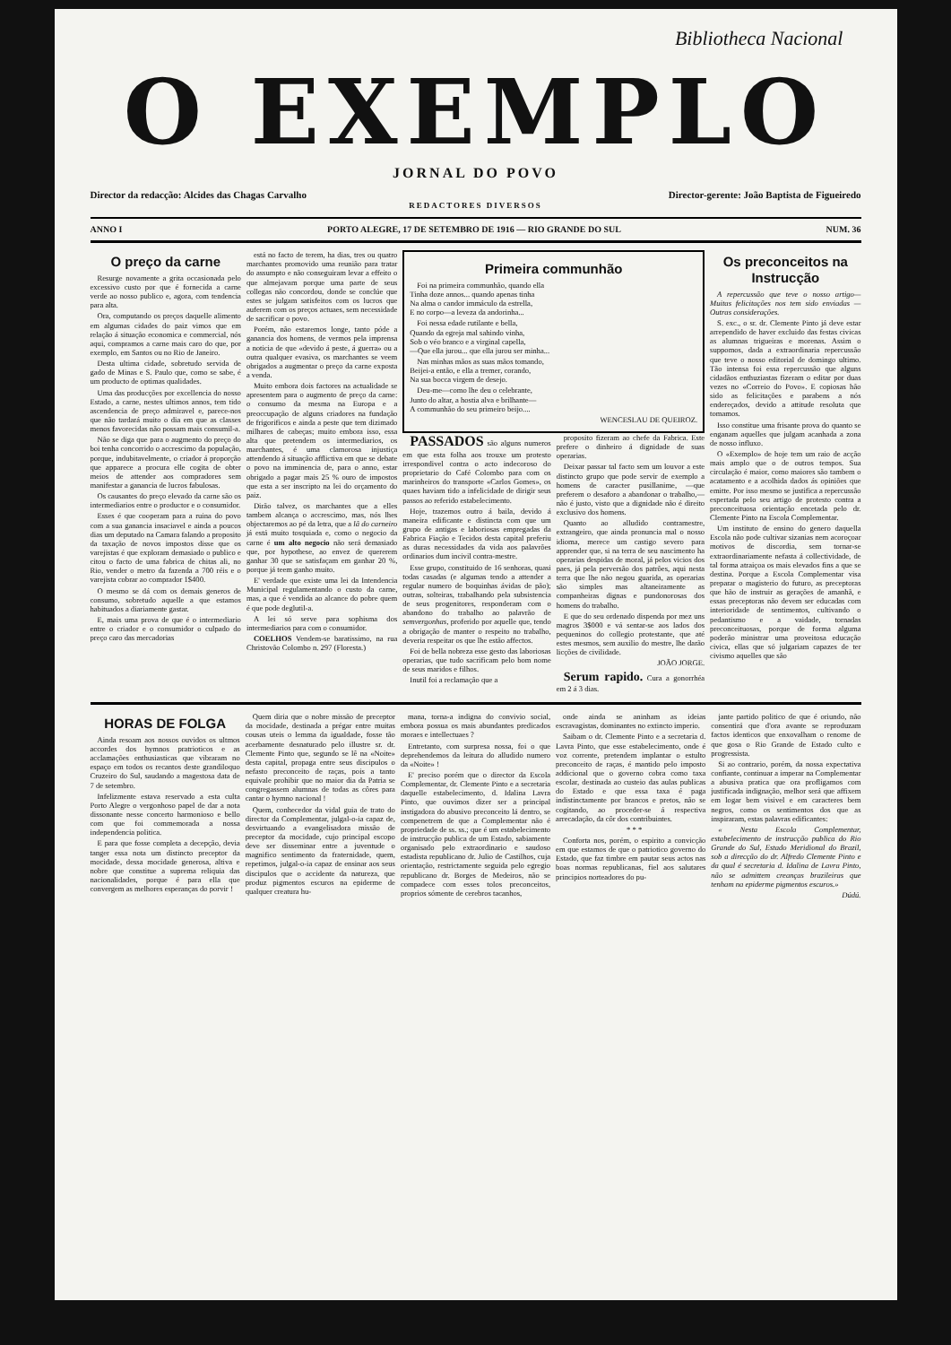Bibliotheca Nacional
O EXEMPLO
JORNAL DO POVO
Director da redacção: Alcides das Chagas Carvalho Director-gerente: João Baptista de Figueiredo
REDACTORES DIVERSOS
ANNO I PORTO ALEGRE, 17 DE SETEMBRO DE 1916 — RIO GRANDE DO SUL NUM. 36
O preço da carne
Resurge novamente a grita occasionada pelo excessivo custo por que é fornecida a carne verde ao nosso publico e, agora, com tendencia para alta.
Ora, computando os preços daquelle alimento em algumas cidades do paiz vimos que em relação á situação economica e commercial, nós aqui, compramos a carne mais caro do que, por exemplo, em Santos ou no Rio de Janeiro.
Desta ultima cidade, sobretudo servida de gado de Minas e S. Paulo que, como se sabe, é um producto de optimas qualidades.
Uma das producções por excellencia do nosso Estado, a carne, nestes ultimos annos, tem tido ascendencia de preço admiravel e, parece-nos que não tardará muito o dia em que as classes menos favorecidas não possam mais consumil-a.
Não se diga que para o augmento do preço do boi tenha concorrido o accrescimo da população, porque, indubitavelmente, o criador á proporção que apparece a procura elle cogita de obter meios de attender aos compradores sem manifestar a ganancia de lucros fabulosas.
Os causantes do preço elevado da carne são os intermediarios entre o productor e o consumidor.
Esses é que cooperam para a ruina do povo com a sua ganancia insaciavel e ainda a poucos dias um deputado na Camara falando a proposito da taxação de novos impostos disse que os varejistas é que exploram demasiado o publico e citou o facto de uma fabrica de chitas ali, no Rio, vender o metro da fazenda a 700 réis e o varejista cobrar ao comprador 1$400.
O mesmo se dá com os demais generos de consumo, sobretudo aquelle a que estamos habituados a diariamente gastar.
E, mais uma prova de que é o intermediario entre o criador e o consumidor o culpado do preço caro das mercadorias
está no facto de terem, ha dias, tres ou quatro marchantes promovido uma reunião para tratar do assumpto e não conseguiram levar a effeito o que almejavam porque uma parte de seus collegas não concordou, donde se conclúe que estes se julgam satisfeitos com os lucros que auferem com os preços actuaes, sem necessidade de sacrificar o povo.
Porém, não estaremos longe, tanto póde a ganancia dos homens, de vermos pela imprensa a noticia de que «devido á peste, á guerra» ou a outra qualquer evasiva, os marchantes se veem obrigados a augmentar o preço da carne exposta a venda.
Muito embora dois factores na actualidade se apresentem para o augmento de preço da carne: o consumo da mesma na Europa e a preoccupação de alguns criadores na fundação de frigorificos e ainda a peste que tem dizimado milhares de cabeças; muito embora isso, essa alta que pretendem os intermediarios, os marchantes, é uma clamorosa injustiça attendendo á situação afflictiva em que se debate o povo na imminencia de, para o anno, estar obrigado a pagar mais 25 % ouro de impostos que esta a ser inscripto na lei do orçamento do paiz.
Dirão talvez, os marchantes que a elles tambem alcança o accrescimo, mas, nós lhes objectaremos ao pé da letra, que a lã do carneiro já está muito tosquiada e, como o negocio da carne é um alto negocio não será demasiado que, por hypothese, ao envez de quererem ganhar 30 que se satisfaçam em ganhar 20 %, porque já teem ganho muito.
E' verdade que existe uma lei da Intendencia Municipal regulamentando o custo da carne, mas, a que é vendida ao alcance do pobre quem é que pode deglutil-a.
A lei só serve para sophisma dos intermediarios para com o consumidor.
COELHOS Vendem-se baratissimo, na rua Christovão Colombo n. 297 (Floresta.)
Primeira communhão
Foi na primeira communhão, quando ella
Tinha doze annos... quando apenas tinha
Na alma o candor immáculo da estrella,
E no corpo—a leveza da andorinha...
Foi nessa edade rutilante e bella,
Quando da egreja mal sahindo vinha,
Sob o véo branco e a virginal capella,
—Que ella jurou... que ella jurou ser minha...
Nas minhas mãos as suas mãos tomando,
Beijei-a então, e ella a tremer, corando,
Na sua bocca virgem de desejo.
Deu-me—como lhe deu o celebrante,
Junto do altar, a hostia alva e brilhante—
A communhão do seu primeiro beijo....
WENCESLAU DE QUEIROZ.
PASSADOS são alguns numeros em que esta folha aos trouxe um protesto irrespondivel contra o acto indecoroso do proprietario do Café Colombo para com os marinheiros do transporte «Carlos Gomes», os quaes haviam tido a infelicidade de dirigir seus passos ao referido estabelecimento.
Hoje, trazemos outro á baila, devido á maneira edificante e distincta com que um grupo de antigas e laboriosas empregadas da Fabrica Fiação e Tecidos desta capital preferiu as duras necessidades da vida aos palavrões ordinarios dum incivil contra-mestre.
Esse grupo, constituido de 16 senhoras, quasi todas casadas (e algumas tendo a attender a regular numero de boquinhas ávidas de pão); outras, solteiras, trabalhando pela subsistencia de seus progenitores, responderam com o abandono do trabalho ao palavrão de semvergonhas, proferido por aquelle que, tendo a obrigação de manter o respeito no trabalho, deveria respeitar os que lhe estão affectos.
Foi de bella nobreza esse gesto das laboriosas operarias, que tudo sacrificam pelo bom nome de seus maridos e filhos.
Inutil foi a reclamação que a
proposito fizeram ao chefe da Fabrica. Este prefere o dinheiro á dignidade de suas operarias.
Deixar passar tal facto sem um louvor a este distincto grupo que pode servir de exemplo a homens de caracter pusillanime, —que preferem o desaforo a abandonar o trabalho,—não é justo, visto que a dignidade não é direito exclusivo dos homens.
Quanto ao alludido contramestre, extrangeiro, que ainda pronuncia mal o nosso idioma, merece um castigo severo para apprender que, si na terra de seu nascimento ha operarias despidas de moral, já pelos vicios dos paes, já pela perversão dos patrões, aqui nesta terra que lhe não negou guarida, as operarias são simples mas altaneiramente as companheiras dignas e pundonorosas dos homens do trabalho.
E que do seu ordenado dispenda por mez uns magros 3$000 e vá sentar-se aos lados dos pequeninos do collegio protestante, que até estes mesmos, sem auxilio do mestre, lhe darão licções de civilidade.
JOÃO JORGE.
Serum rapido. Cura a gonorrhéa em 2 á 3 dias.
Os preconceitos na Instrucção
A repercussão que teve o nosso artigo—Muitas felicitações nos tem sido enviadas — Outras considerações.
S. exc., o sr. dr. Clemente Pinto já deve estar arrependido de haver excluido das festas civicas as alumnas trigueiras e morenas. Assim o suppomos, dada a extraordinaria repercussão que teve o nosso editorial de domingo ultimo. Tão intensa foi essa repercussão que alguns cidadãos enthuziastas fizeram o editar por duas vezes no «Correio do Povo». E copiosas hão sido as felicitações e parabens a nós endereçados, devido a attitude resoluta que tomamos.
Isso constitue uma frisante prova do quanto se enganam aquelles que julgam acanhada a zona de nosso influxo.
O «Exemplo» de hoje tem um raio de acção mais amplo que o de outros tempos. Sua circulação é maior, como maiores são tambem o acatamento e a acolhida dados ás opiniões que emitte. Por isso mesmo se justifica a repercussão espertada pelo seu artigo de protesto contra a preconceituosa orientação encetada pelo dr. Clemente Pinto na Escola Complementar.
Um instituto de ensino do genero daquella Escola não pode cultivar sizanias nem acoroçoar motivos de discordia, sem tornar-se extraordinariamente nefasta á collectividade, de tal forma atraiçoa os mais elevados fins a que se destina. Porque a Escola Complementar visa preparar o magisterio do futuro, as preceptoras que hão de instruir as gerações de amanhã, e essas preceptoras não devem ser educadas com interioridade de sentimentos, cultivando o pedantismo e a vaidade, tornadas preconceituosas, porque de forma alguma poderão ministrar uma proveitosa educação civica, ellas que só julgariam capazes de ter civismo aquelles que são
HORAS DE FOLGA
Ainda resoam aos nossos ouvidos os ultmos accordes dos hymnos pratrioticos e as acclamações enthusiasticas que vibraram no espaço em todos os recantos deste grandiloquo Cruzeiro do Sul, saudando a magestosa data de 7 de setembro.
Infelizmente estava reservado a esta culta Porto Alegre o vergonhoso papel de dar a nota dissonante nesse concerto harmonioso e bello com que foi commemorada a nossa independencia politica.
E para que fosse completa a decepção, devia tanger essa nota um distincto preceptor da mocidade, dessa mocidade generosa, altiva e nobre que constitue a suprema reliquia das nacionalidades, porque é para ella que convergem as melhores esperanças do porvir !
Quem diria que o nobre missão de preceptor da mocidade, destinada a prégar entre muitas cousas uteis o lemma da igualdade, fosse tão acerbamente desnaturado pelo illustre sr. dr. Clemente Pinto que, segundo se lê na «Noite» desta capital, propaga entre seus discipulos o nefasto preconceito de raças, pois a tanto equivale prohibir que no maior dia da Patria se congregassem alumnas de todas as côres para cantar o hymno nacional !
Quem, conhecedor da vidal guia de trato do director da Complementar, julgal-o-ia capaz de, desvirtuando a evangelisadora missão de preceptor da mocidade, cujo principal escopo deve ser disseminar entre a juventude o magnifico sentimento da fraternidade, quem, repetimos, julgal-o-ia capaz de ensinar aos seus discipulos que o accidente da natureza, que produz pigmentos escuros na epiderme de qualquer creatura hu-
mana, torna-a indigna do convivio social, embora possua os mais abundantes predicados moraes e intellectuaes ?
Entretanto, com surpresa nossa, foi o que deprehendemos da leitura do alludido numero da «Noite» !
E' preciso porém que o director da Escola Complementar, dr. Clemente Pinto e a secretaria daquelle estabelecimento, d. Idalina Lavra Pinto, que ouvimos dizer ser a principal instigadora do abusivo preconceito lá dentro, se compenetrem de que a Complementar não é propriedade de ss. ss.; que é um estabelecimento de instrucção publica de um Estado, sabiamente organisado pelo extraordinario e saudoso estadista republicano dr. Julio de Castilhos, cuja orientação, restrictamente seguida pelo egregio republicano dr. Borges de Medeiros, não se compadece com esses tolos preconceitos, proprios sómente de cerebros tacanhos,
onde ainda se aninham as ideias escravagistas, dominantes no extincto imperio.
Saibam o dr. Clemente Pinto e a secretaria d. Lavra Pinto, que esse estabelecimento, onde é voz corrente, pretendem implantar o estulto preconceito de raças, é mantido pelo imposto addicional que o governo cobra como taxa escolar, destinada ao custeio das aulas publicas do Estado e que essa taxa é paga indistinctamente por brancos e pretos, não se cogitando, ao proceder-se á respectiva arrecadação, da côr dos contribuintes.
* * *
Conforta nos, porém, o espirito a convicção em que estamos de que o patriotico governo do Estado, que faz timbre em pautar seus actos nas boas normas republicanas, fiel aos salutares principios norteadores do pu-
jante partido politico de que é oriundo, não consentirá que d'ora avante se reproduzam factos identicos que enxovalham o renome de que gosa o Rio Grande de Estado culto e progressista.
Si ao contrario, porém, da nossa expectativa confiante, continuar a imperar na Complementar a abusiva pratica que ora profligamos com justificada indignação, melhor será que affixem em logar bem visivel e em caracteres bem negros, como os sentimentos dos que as inspiraram, estas palavras edificantes:
« Nesta Escola Complementar, estabelecimento de instrucção publica do Rio Grande do Sul, Estado Meridional do Brazil, sob a direcção do dr. Alfredo Clemente Pinto e da qual é secretaria d. Idalina de Lavra Pinto, não se admittem creanças brazileiras que tenham na epiderme pigmentos escuros.»
Dúdú.